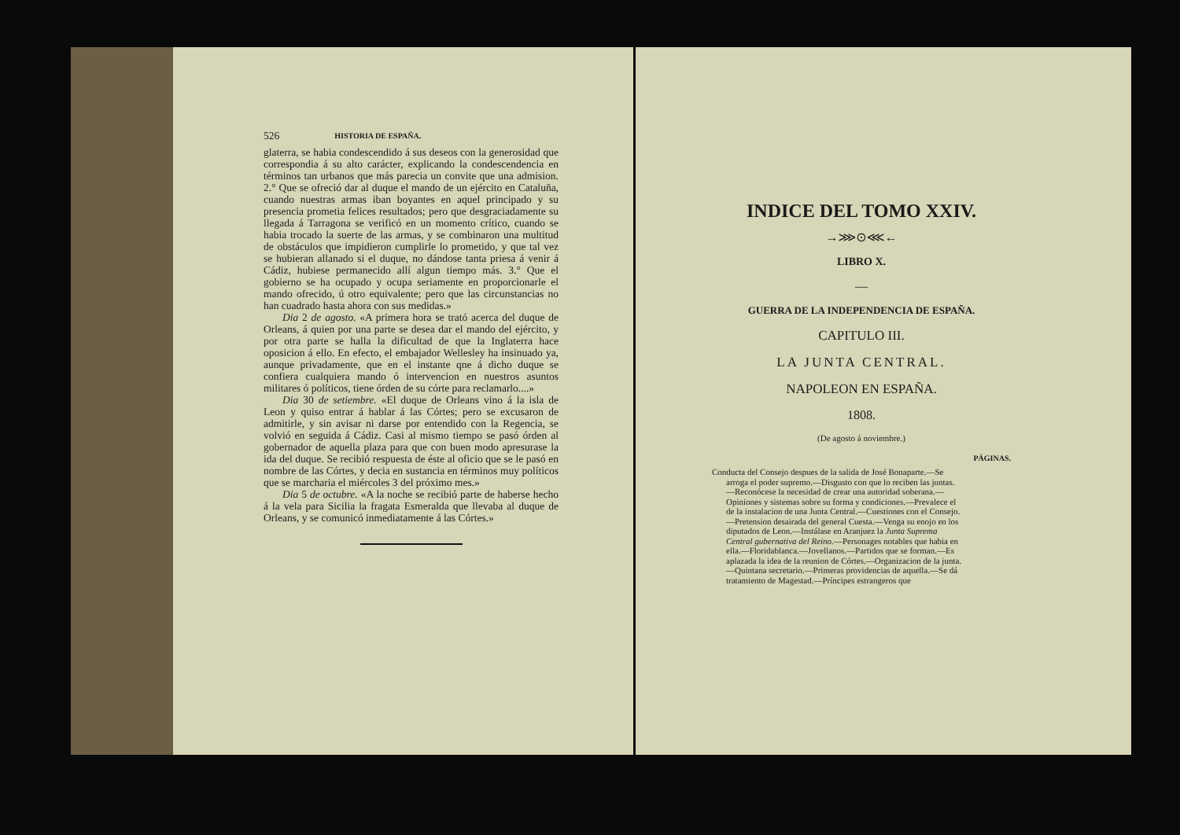526 HISTORIA DE ESPAÑA.
glaterra, se habia condescendido á sus deseos con la generosidad que correspondia á su alto carácter, explicando la condescendencia en términos tan urbanos que más parecia un convite que una admision. 2.° Que se ofreció dar al duque el mando de un ejército en Cataluña, cuando nuestras armas iban boyantes en aquel principado y su presencia prometia felices resultados; pero que desgraciadamente su llegada á Tarragona se verificó en un momento crítico, cuando se habia trocado la suerte de las armas, y se combinaron una multitud de obstáculos que impidieron cumplirle lo prometido, y que tal vez se hubieran allanado si el duque, no dándose tanta priesa á venir á Cádiz, hubiese permanecido allí algun tiempo más. 3.° Que el gobierno se ha ocupado y ocupa seriamente en proporcionarle el mando ofrecido, ú otro equivalente; pero que las circunstancias no han cuadrado hasta ahora con sus medidas.»
Dia 2 de agosto. «A primera hora se trató acerca del duque de Orleans, á quien por una parte se desea dar el mando del ejército, y por otra parte se halla la dificultad de que la Inglaterra hace oposicion á ello. En efecto, el embajador Wellesley ha insinuado ya, aunque privadamente, que en el instante qne á dicho duque se confiera cualquiera mando ó intervencion en nuestros asuntos militares ó políticos, tiene órden de su córte para reclamarlo....»
Dia 30 de setiembre. «El duque de Orleans vino á la isla de Leon y quiso entrar á hablar á las Córtes; pero se excusaron de admitirle, y sin avisar ni darse por entendido con la Regencia, se volvió en seguida á Cádiz. Casi al mismo tiempo se pasó órden al gobernador de aquella plaza para que con buen modo apresurase la ida del duque. Se recibió respuesta de éste al oficio que se le pasó en nombre de las Córtes, y decia en sustancia en términos muy políticos que se marcharia el miércoles 3 del próximo mes.»
Dia 5 de octubre. «A la noche se recibió parte de haberse hecho á la vela para Sicilia la fragata Esmeralda que llevaba al duque de Orleans, y se comunicó inmediatamente á las Córtes.»
INDICE DEL TOMO XXIV.
→⋙⊙⋘←
LIBRO X.
—
GUERRA DE LA INDEPENDENCIA DE ESPAÑA.
CAPITULO III.
LA JUNTA CENTRAL.
NAPOLEON EN ESPAÑA.
1808.
(De agosto á noviembre.)
PÁGINAS.
Conducta del Consejo despues de la salida de José Bonaparte.—Se arroga el poder supremo.—Disgusto con que lo reciben las juntas.—Reconócese la necesidad de crear una autoridad soberana.—Opiniones y sistemas sobre su forma y condiciones.—Prevalece el de la instalacion de una Junta Central.—Cuestiones con el Consejo.—Pretension desairada del general Cuesta.—Venga su enojo en los diputados de Leon.—Instálase en Aranjuez la Junta Suprema Central gubernativa del Reino.—Personages notables que habia en ella.—Floridablanca.—Jovellanos.—Partidos que se forman.—Es aplazada la idea de la reunion de Córtes.—Organizacion de la junta.—Quintana secretario.—Primeras providencias de aquella.—Se dá tratamiento de Magestad.—Príncipes estrangeros que